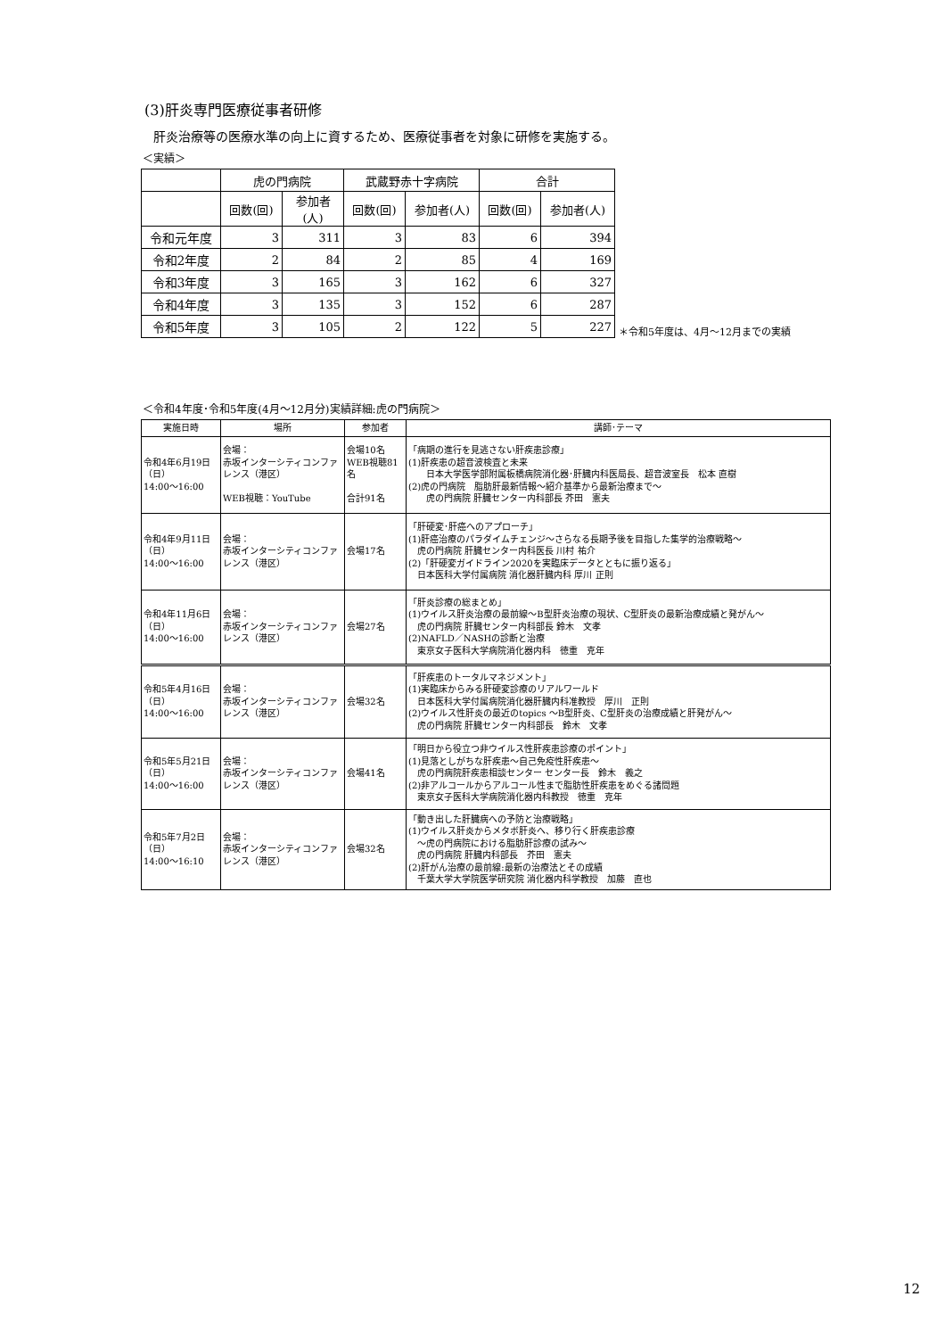(3)肝炎専門医療従事者研修
肝炎治療等の医療水準の向上に資するため、医療従事者を対象に研修を実施する。
＜実績＞
| | 虎の門病院 | | 武蔵野赤十字病院 | | 合計 | |
| --- | --- | --- | --- | --- | --- | --- |
| | 回数(回) | 参加者(人) | 回数(回) | 参加者(人) | 回数(回) | 参加者(人) |
| 令和元年度 | 3 | 311 | 3 | 83 | 6 | 394 |
| 令和2年度 | 2 | 84 | 2 | 85 | 4 | 169 |
| 令和3年度 | 3 | 165 | 3 | 162 | 6 | 327 |
| 令和4年度 | 3 | 135 | 3 | 152 | 6 | 287 |
| 令和5年度 | 3 | 105 | 2 | 122 | 5 | 227 |
＊令和5年度は、4月～12月までの実績
＜令和4年度･令和5年度(4月～12月分)実績詳細:虎の門病院＞
| 実施日時 | 場所 | 参加者 | 講師･テーマ |
| --- | --- | --- | --- |
| 令和4年6月19日 （日） 14:00～16:00 | 会場： 赤坂インターシティコンファレンス（港区） WEB視聴：YouTube | 会場10名 WEB視聴81名 合計91名 | 「病期の進行を見逃さない肝疾患診療」 (1)肝疾患の超音波検査と未来 日本大学医学部附属板橋病院消化器･肝臓内科医局長、超音波室長 松本 直樹 (2)虎の門病院 脂肪肝最新情報～紹介基準から最新治療まで～ 虎の門病院 肝臓センター内科部長 芥田 憲夫 |
| 令和4年9月11日 （日） 14:00～16:00 | 会場： 赤坂インターシティコンファレンス（港区） | 会場17名 | 「肝硬変･肝癌へのアプローチ」 (1)肝癌治療のパラダイムチェンジ～さらなる長期予後を目指した集学的治療戦略～ 虎の門病院 肝臓センター内科医長 川村 祐介 (2)「肝硬変ガイドライン2020を実臨床データとともに振り返る」 日本医科大学付属病院 消化器肝臓内科 厚川 正則 |
| 令和4年11月6日 （日） 14:00～16:00 | 会場： 赤坂インターシティコンファレンス（港区） | 会場27名 | 「肝炎診療の総まとめ」 (1)ウイルス肝炎治療の最前線～B型肝炎治療の現状、C型肝炎の最新治療成績と発がん～ 虎の門病院 肝臓センター内科部長 鈴木 文孝 (2)NAFLD／NASHの診断と治療 東京女子医科大学病院消化器内科 徳重 克年 |
| 令和5年4月16日 （日） 14:00～16:00 | 会場： 赤坂インターシティコンファレンス（港区） | 会場32名 | 「肝疾患のトータルマネジメント」 (1)実臨床からみる肝硬変診療のリアルワールド 日本医科大学付属病院消化器肝臓内科准教授 厚川 正則 (2)ウイルス性肝炎の最近のtopics ～B型肝炎、C型肝炎の治療成績と肝発がん～ 虎の門病院 肝臓センター内科部長 鈴木 文孝 |
| 令和5年5月21日 （日） 14:00～16:00 | 会場： 赤坂インターシティコンファレンス（港区） | 会場41名 | 「明日から役立つ非ウイルス性肝疾患診療のポイント」 (1)見落としがちな肝疾患～自己免疫性肝疾患～ 虎の門病院肝疾患相談センター センター長 鈴木 義之 (2)非アルコールからアルコール性まで脂肪性肝疾患をめぐる諸問題 東京女子医科大学病院消化器内科教授 徳重 克年 |
| 令和5年7月2日 （日） 14:00～16:10 | 会場： 赤坂インターシティコンファレンス（港区） | 会場32名 | 「動き出した肝臓病への予防と治療戦略」 (1)ウイルス肝炎からメタボ肝炎へ、移り行く肝疾患診療 ～虎の門病院における脂肪肝診療の試み～ 虎の門病院 肝臓内科部長 芥田 憲夫 (2)肝がん治療の最前線:最新の治療法とその成績 千葉大学大学院医学研究院 消化器内科学教授 加藤 直也 |
12